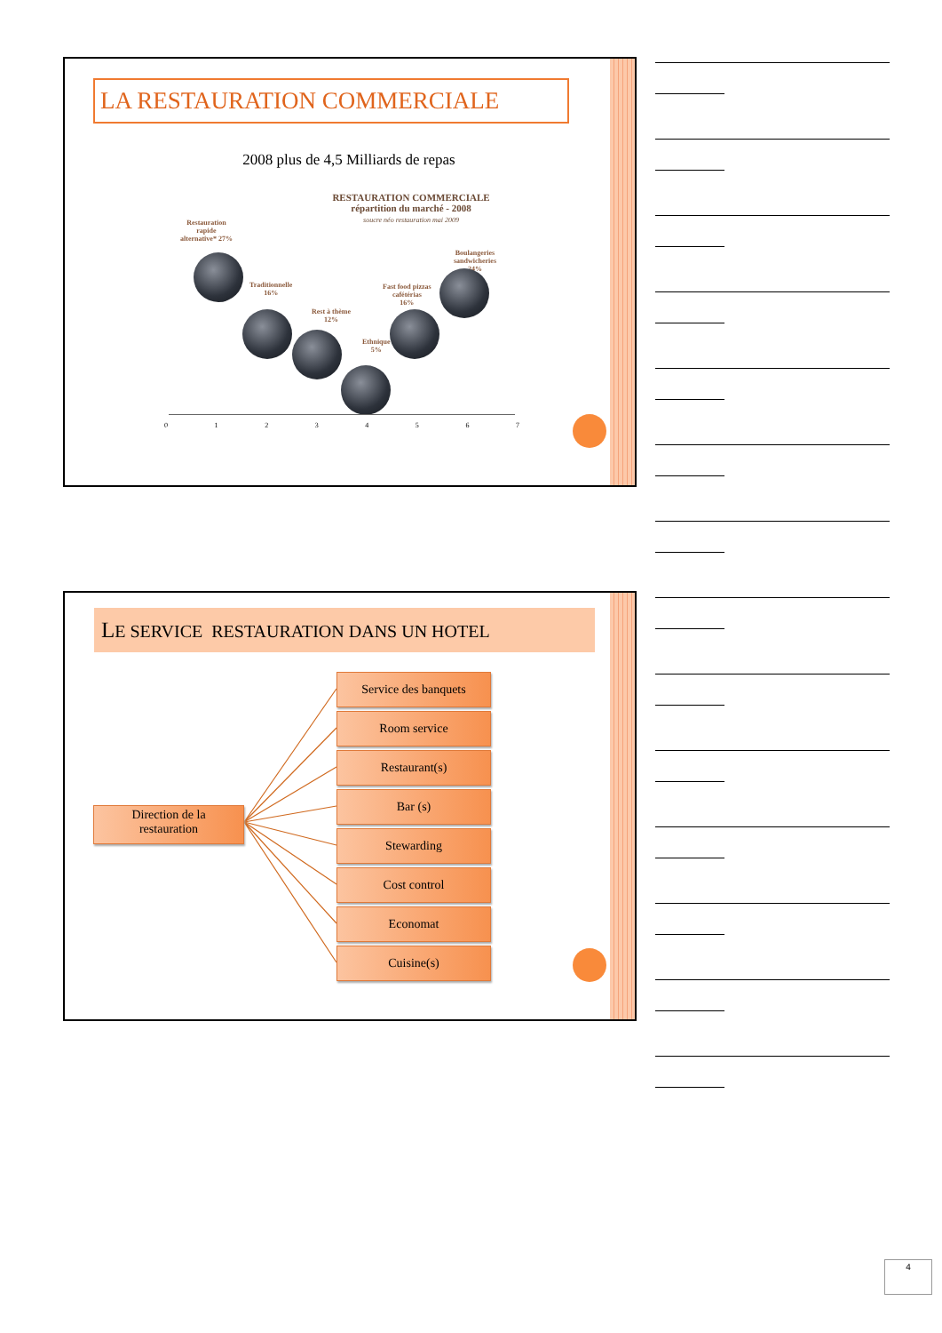LA RESTAURATION COMMERCIALE
2008 plus de 4,5 Milliards de repas
RESTAURATION COMMERCIALE
répartition du marché - 2008
soucre néo restauration mai 2009
Restauration
rapide
alternative* 27%
Traditionnelle
16%
Rest à thème
12%
Ethnique
5%
Fast food pizzas
cafétérias
16%
Boulangeries
sandwicheries
24%
0 1 2 3 4 5 6 7
LE SERVICE RESTAURATION DANS UN HOTEL
Direction de la
restauration
Service des banquets
Room service
Restaurant(s)
Bar (s)
Stewarding
Cost control
Economat
Cuisine(s)
4